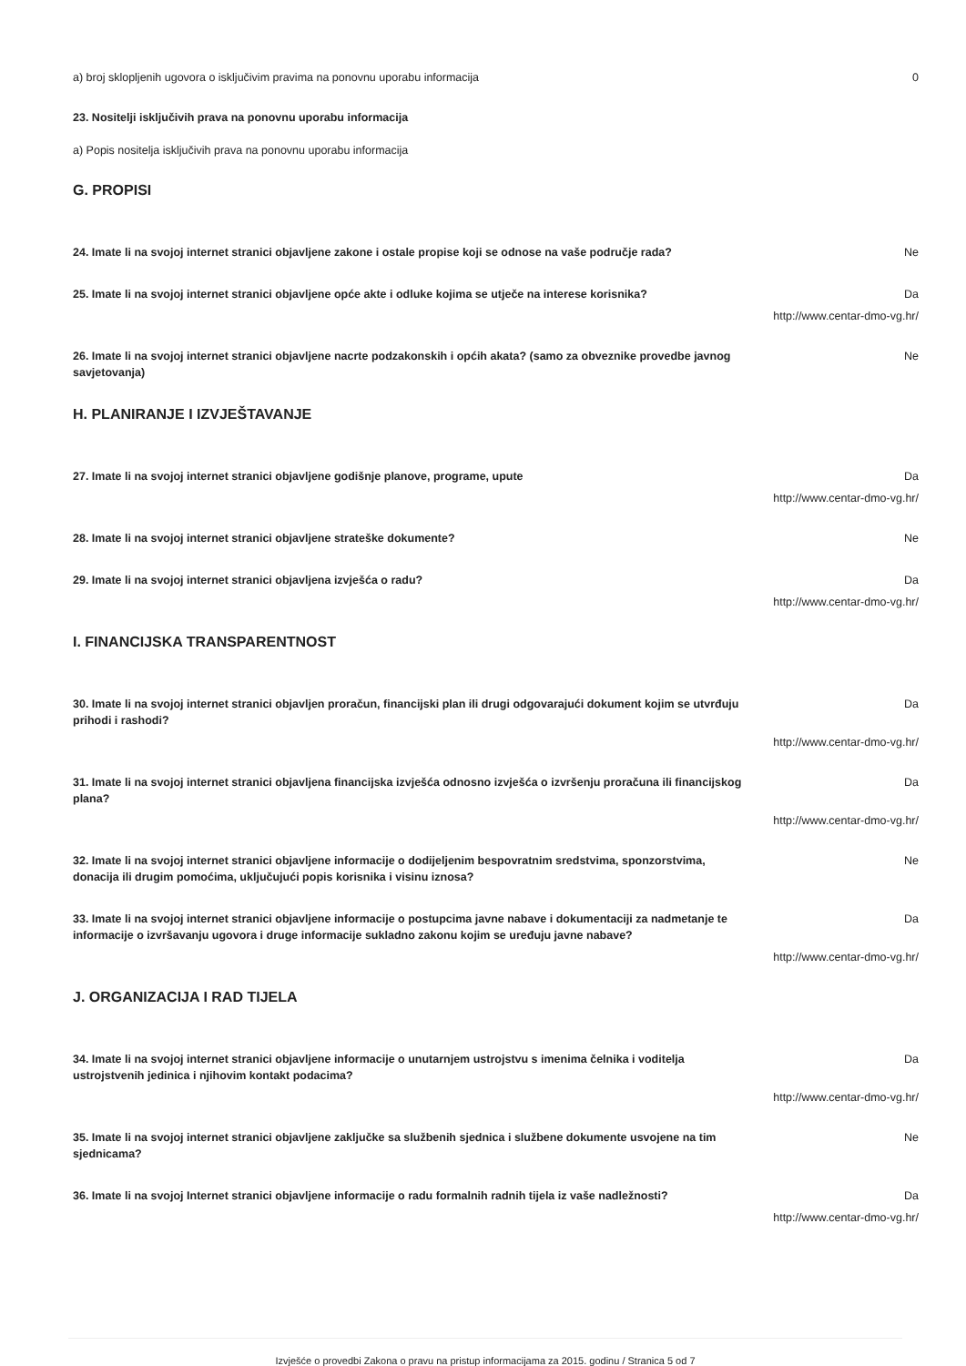a) broj sklopljenih ugovora o isključivim pravima na ponovnu uporabu informacija 0
23. Nositelji isključivih prava na ponovnu uporabu informacija
a) Popis nositelja isključivih prava na ponovnu uporabu informacija
G. PROPISI
24. Imate li na svojoj internet stranici objavljene zakone i ostale propise koji se odnose na vaše područje rada? Ne
25. Imate li na svojoj internet stranici objavljene opće akte i odluke kojima se utječe na interese korisnika? Da
http://www.centar-dmo-vg.hr/
26. Imate li na svojoj internet stranici objavljene nacrte podzakonskih i općih akata? (samo za obveznike provedbe javnog savjetovanja) Ne
H. PLANIRANJE I IZVJEŠTAVANJE
27. Imate li na svojoj internet stranici objavljene godišnje planove, programe, upute Da
http://www.centar-dmo-vg.hr/
28. Imate li na svojoj internet stranici objavljene strateške dokumente? Ne
29. Imate li na svojoj internet stranici objavljena izvješća o radu? Da
http://www.centar-dmo-vg.hr/
I. FINANCIJSKA TRANSPARENTNOST
30. Imate li na svojoj internet stranici objavljen proračun, financijski plan ili drugi odgovarajući dokument kojim se utvrđuju prihodi i rashodi? Da
http://www.centar-dmo-vg.hr/
31. Imate li na svojoj internet stranici objavljena financijska izvješća odnosno izvješća o izvršenju proračuna ili financijskog plana? Da
http://www.centar-dmo-vg.hr/
32. Imate li na svojoj internet stranici objavljene informacije o dodijeljenim bespovratnim sredstvima, sponzorstvima, donacija ili drugim pomoćima, uključujući popis korisnika i visinu iznosa? Ne
33. Imate li na svojoj internet stranici objavljene informacije o postupcima javne nabave i dokumentaciji za nadmetanje te informacije o izvršavanju ugovora i druge informacije sukladno zakonu kojim se uređuju javne nabave? Da
http://www.centar-dmo-vg.hr/
J. ORGANIZACIJA I RAD TIJELA
34. Imate li na svojoj internet stranici objavljene informacije o unutarnjem ustrojstvu s imenima čelnika i voditelja ustrojstvenih jedinica i njihovim kontakt podacima? Da
http://www.centar-dmo-vg.hr/
35. Imate li na svojoj internet stranici objavljene zaključke sa službenih sjednica i službene dokumente usvojene na tim sjednicama? Ne
36. Imate li na svojoj Internet stranici objavljene informacije o radu formalnih radnih tijela iz vaše nadležnosti? Da
http://www.centar-dmo-vg.hr/
Izvješće o provedbi Zakona o pravu na pristup informacijama za 2015. godinu / Stranica 5 od 7